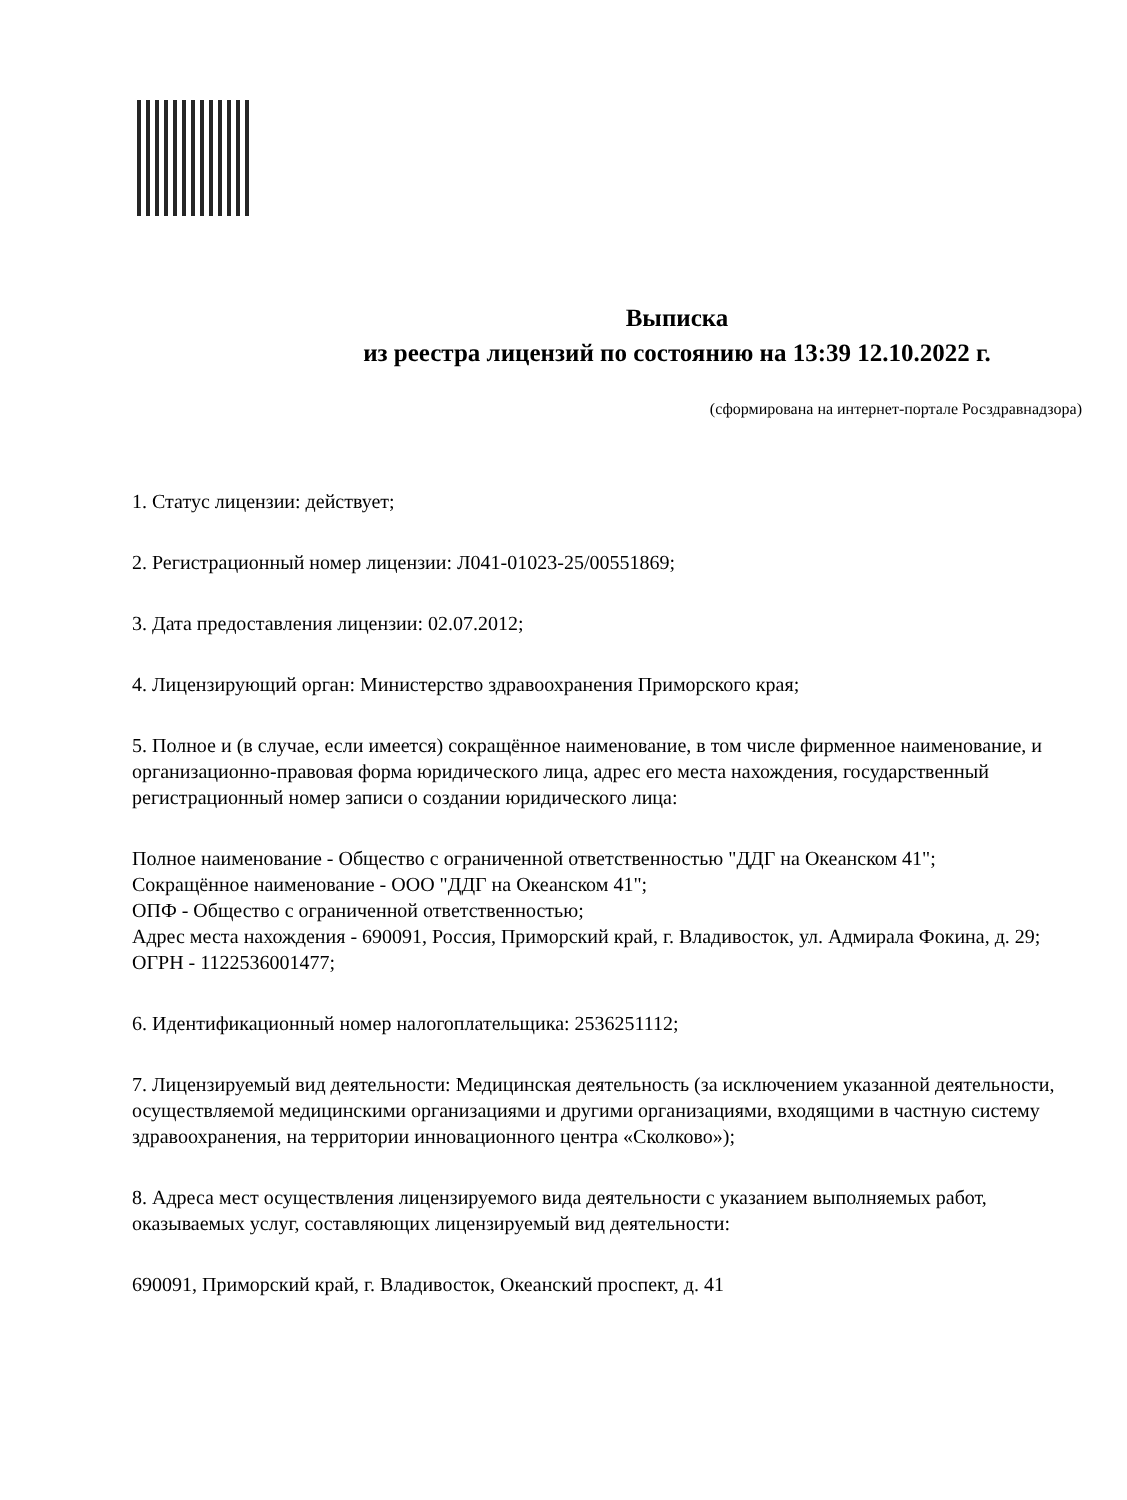Выписка
из реестра лицензий по состоянию на 13:39 12.10.2022 г.
(сформирована на интернет-портале Росздравнадзора)
1. Статус лицензии: действует;
2. Регистрационный номер лицензии: Л041-01023-25/00551869;
3. Дата предоставления лицензии: 02.07.2012;
4. Лицензирующий орган: Министерство здравоохранения Приморского края;
5. Полное и (в случае, если имеется) сокращённое наименование, в том числе фирменное наименование, и организационно-правовая форма юридического лица, адрес его места нахождения, государственный регистрационный номер записи о создании юридического лица:
Полное наименование - Общество с ограниченной ответственностью "ДДГ на Океанском 41";
Сокращённое наименование - ООО "ДДГ на Океанском 41";
ОПФ - Общество с ограниченной ответственностью;
Адрес места нахождения - 690091, Россия, Приморский край, г. Владивосток, ул. Адмирала Фокина, д. 29;
ОГРН - 1122536001477;
6. Идентификационный номер налогоплательщика: 2536251112;
7. Лицензируемый вид деятельности: Медицинская деятельность (за исключением указанной деятельности, осуществляемой медицинскими организациями и другими организациями, входящими в частную систему здравоохранения, на территории инновационного центра «Сколково»);
8. Адреса мест осуществления лицензируемого вида деятельности с указанием выполняемых работ, оказываемых услуг, составляющих лицензируемый вид деятельности:
690091, Приморский край, г. Владивосток, Океанский проспект, д. 41